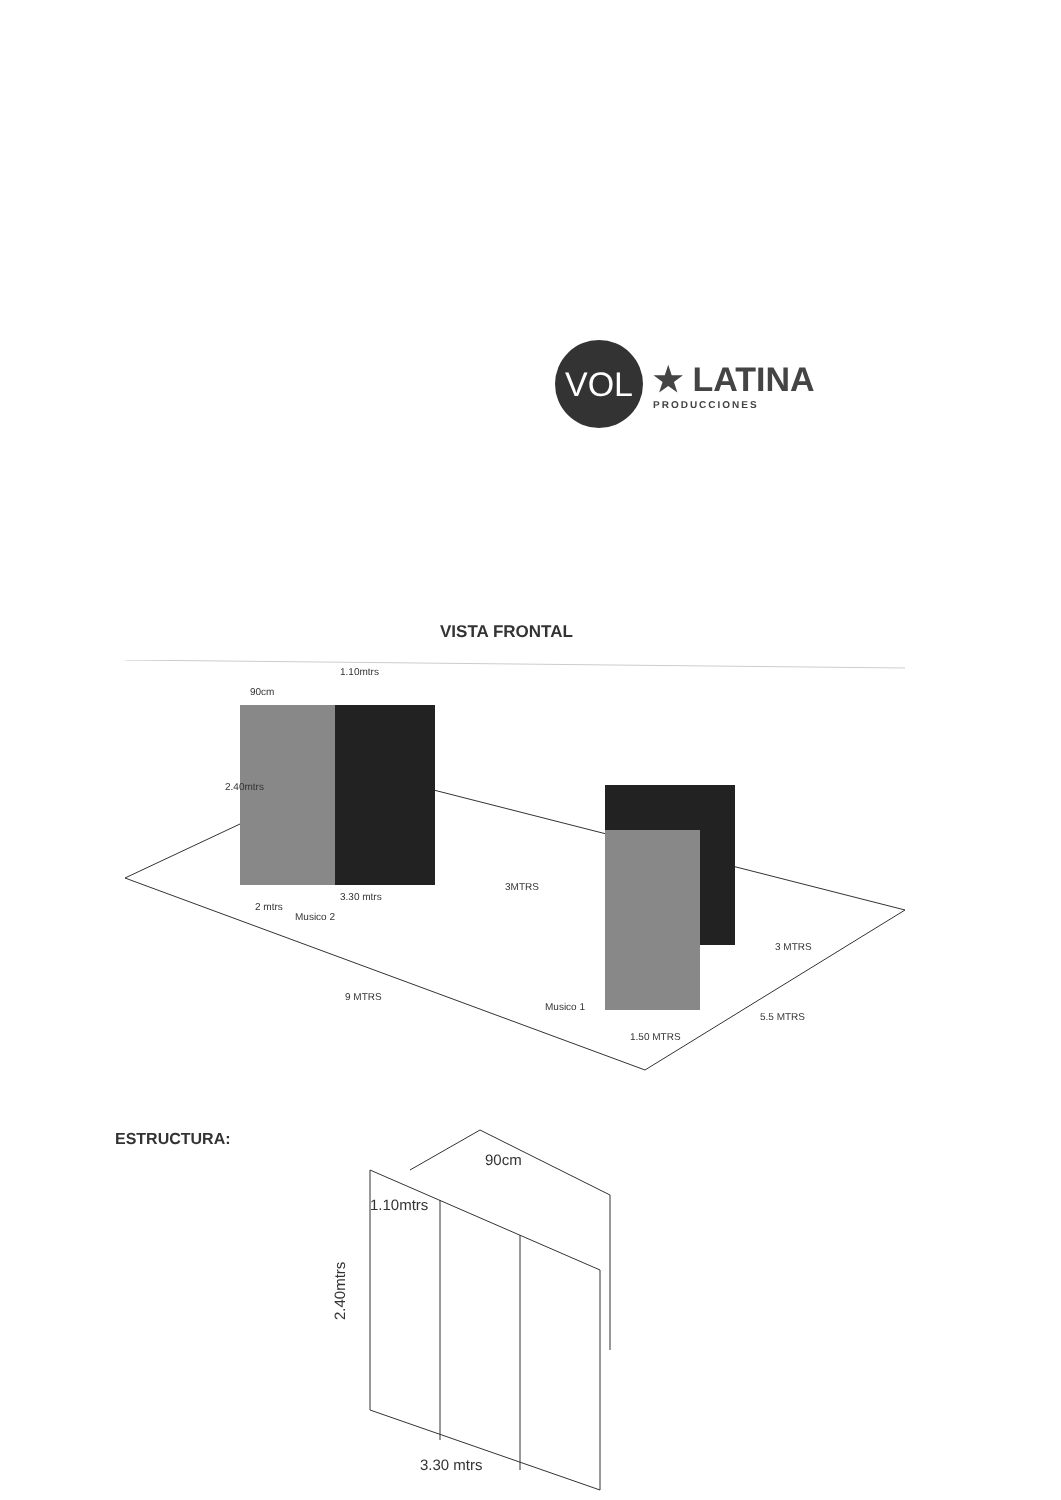VOL
★ LATINA
PRODUCCIONES
VISTA FRONTAL
1.10mtrs
90cm
2.40mtrs
3.30 mtrs
2 mtrs
3MTRS
Musico 2
3 MTRS
9 MTRS
Musico 1
5.5 MTRS
1.50 MTRS
ESTRUCTURA:
90cm
1.10mtrs
2.40mtrs
3.30 mtrs